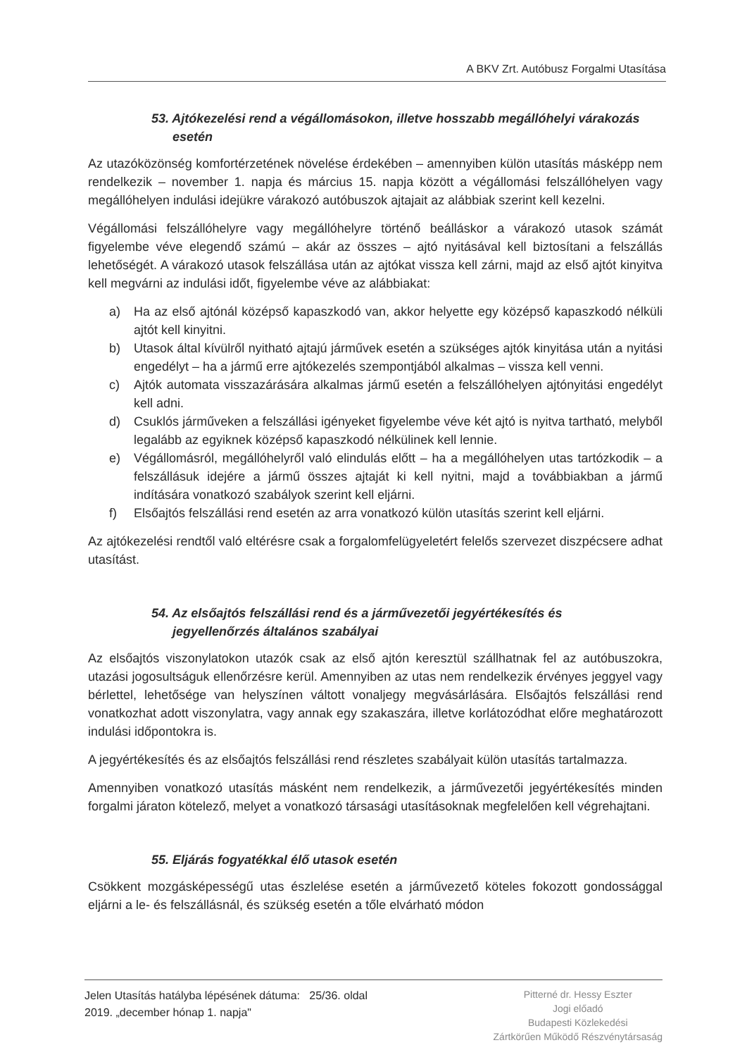A BKV Zrt. Autóbusz Forgalmi Utasítása
53. Ajtókezelési rend a végállomásokon, illetve hosszabb megállóhelyi várakozás
esetén
Az utazóközönség komfortérzetének növelése érdekében – amennyiben külön utasítás másképp nem rendelkezik – november 1. napja és március 15. napja között a végállomási felszállóhelyen vagy megállóhelyen indulási idejükre várakozó autóbuszok ajtajait az alábbiak szerint kell kezelni.
Végállomási felszállóhelyre vagy megállóhelyre történő beálláskor a várakozó utasok számát figyelembe véve elegendő számú – akár az összes – ajtó nyitásával kell biztosítani a felszállás lehetőségét. A várakozó utasok felszállása után az ajtókat vissza kell zárni, majd az első ajtót kinyitva kell megvárni az indulási időt, figyelembe véve az alábbiakat:
a) Ha az első ajtónál középső kapaszkodó van, akkor helyette egy középső kapaszkodó nélküli ajtót kell kinyitni.
b) Utasok által kívülről nyitható ajtajú járművek esetén a szükséges ajtók kinyitása után a nyitási engedélyt – ha a jármű erre ajtókezelés szempontjából alkalmas – vissza kell venni.
c) Ajtók automata visszazárására alkalmas jármű esetén a felszállóhelyen ajtónyitási engedélyt kell adni.
d) Csuklós járműveken a felszállási igényeket figyelembe véve két ajtó is nyitva tartható, melyből legalább az egyiknek középső kapaszkodó nélkülinek kell lennie.
e) Végállomásról, megállóhelyről való elindulás előtt – ha a megállóhelyen utas tartózkodik – a felszállásuk idejére a jármű összes ajtaját ki kell nyitni, majd a továbbiakban a jármű indítására vonatkozó szabályok szerint kell eljárni.
f) Elsőajtós felszállási rend esetén az arra vonatkozó külön utasítás szerint kell eljárni.
Az ajtókezelési rendtől való eltérésre csak a forgalomfelügyeletért felelős szervezet diszpécsere adhat utasítást.
54. Az elsőajtós felszállási rend és a járművezetői jegyértékesítés és
jegyellenőrzés általános szabályai
Az elsőajtós viszonylatokon utazók csak az első ajtón keresztül szállhatnak fel az autóbuszokra, utazási jogosultságuk ellenőrzésre kerül. Amennyiben az utas nem rendelkezik érvényes jeggyel vagy bérlettel, lehetősége van helyszínen váltott vonaljegy megvásárlására. Elsőajtós felszállási rend vonatkozhat adott viszonylatra, vagy annak egy szakaszára, illetve korlátozódhat előre meghatározott indulási időpontokra is.
A jegyértékesítés és az elsőajtós felszállási rend részletes szabályait külön utasítás tartalmazza.
Amennyiben vonatkozó utasítás másként nem rendelkezik, a járművezetői jegyértékesítés minden forgalmi járaton kötelező, melyet a vonatkozó társasági utasításoknak megfelelően kell végrehajtani.
55. Eljárás fogyatékkal élő utasok esetén
Csökkent mozgásképességű utas észlelése esetén a járművezető köteles fokozott gondossággal eljárni a le- és felszállásnál, és szükség esetén a tőle elvárható módon
Jelen Utasítás hatályba lépésének dátuma: 25/36. oldal
2019. „december hónap 1. napja"
Pitterné dr. Hessy Eszter
Jogi előadó
Budapesti Közlekedési
Zártkörűen Működő Részvénytársaság